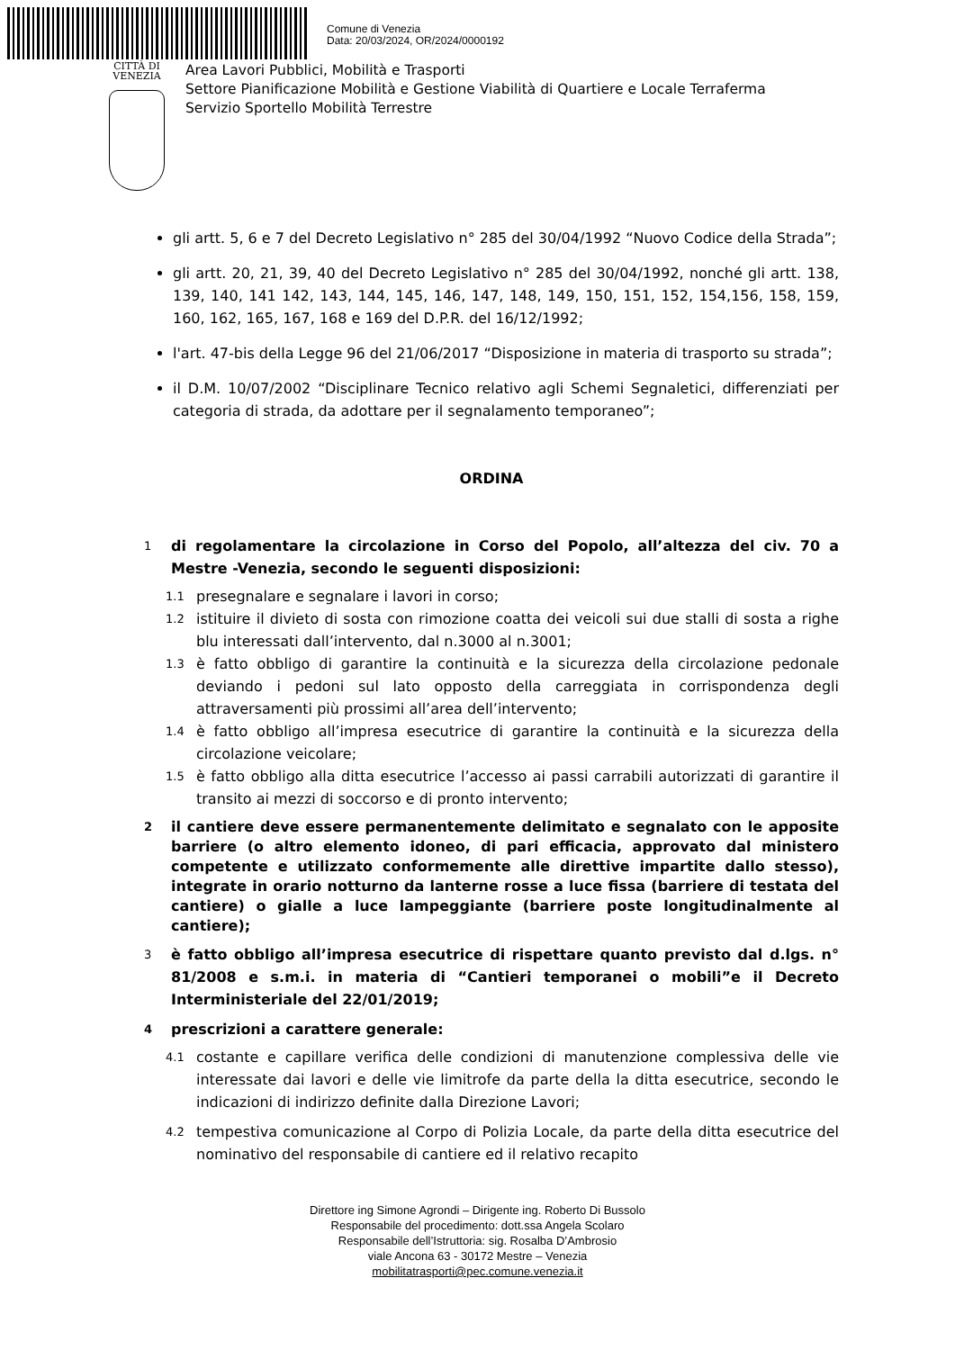Comune di Venezia
Data: 20/03/2024, OR/2024/0000192
CITTÀ DI
VENEZIA
Area Lavori Pubblici, Mobilità e Trasporti
Settore Pianificazione Mobilità e Gestione Viabilità di Quartiere e Locale Terraferma
Servizio Sportello Mobilità Terrestre
gli artt. 5, 6 e 7 del Decreto Legislativo n° 285 del 30/04/1992 “Nuovo Codice della Strada”;
gli artt. 20, 21, 39, 40 del Decreto Legislativo n° 285 del 30/04/1992, nonché gli artt. 138, 139, 140, 141 142, 143, 144, 145, 146, 147, 148, 149, 150, 151, 152, 154,156, 158, 159, 160, 162, 165, 167, 168 e 169 del D.P.R. del 16/12/1992;
l'art. 47-bis della Legge 96 del 21/06/2017 “Disposizione in materia di trasporto su strada”;
il D.M. 10/07/2002 “Disciplinare Tecnico relativo agli Schemi Segnaletici, differenziati per categoria di strada, da adottare per il segnalamento temporaneo”;
ORDINA
1 di regolamentare la circolazione in Corso del Popolo, all’altezza del civ. 70 a Mestre -Venezia, secondo le seguenti disposizioni:
1.1 presegnalare e segnalare i lavori in corso;
1.2 istituire il divieto di sosta con rimozione coatta dei veicoli sui due stalli di sosta a righe blu interessati dall’intervento, dal n.3000 al n.3001;
1.3 è fatto obbligo di garantire la continuità e la sicurezza della circolazione pedonale deviando i pedoni sul lato opposto della carreggiata in corrispondenza degli attraversamenti più prossimi all’area dell’intervento;
1.4 è fatto obbligo all’impresa esecutrice di garantire la continuità e la sicurezza della circolazione veicolare;
1.5 è fatto obbligo alla ditta esecutrice l’accesso ai passi carrabili autorizzati di garantire il transito ai mezzi di soccorso e di pronto intervento;
2 il cantiere deve essere permanentemente delimitato e segnalato con le apposite barriere (o altro elemento idoneo, di pari efficacia, approvato dal ministero competente e utilizzato conformemente alle direttive impartite dallo stesso), integrate in orario notturno da lanterne rosse a luce fissa (barriere di testata del cantiere) o gialle a luce lampeggiante (barriere poste longitudinalmente al cantiere);
3 è fatto obbligo all’impresa esecutrice di rispettare quanto previsto dal d.lgs. n° 81/2008 e s.m.i. in materia di “Cantieri temporanei o mobili”e il Decreto Interministeriale del 22/01/2019;
4 prescrizioni a carattere generale:
4.1 costante e capillare verifica delle condizioni di manutenzione complessiva delle vie interessate dai lavori e delle vie limitrofe da parte della la ditta esecutrice, secondo le indicazioni di indirizzo definite dalla Direzione Lavori;
4.2 tempestiva comunicazione al Corpo di Polizia Locale, da parte della ditta esecutrice del nominativo del responsabile di cantiere ed il relativo recapito
Direttore ing Simone Agrondi – Dirigente ing. Roberto Di Bussolo
Responsabile del procedimento: dott.ssa Angela Scolaro
Responsabile dell’Istruttoria: sig. Rosalba D’Ambrosio
viale Ancona 63 - 30172 Mestre – Venezia
mobilitatrasporti@pec.comune.venezia.it